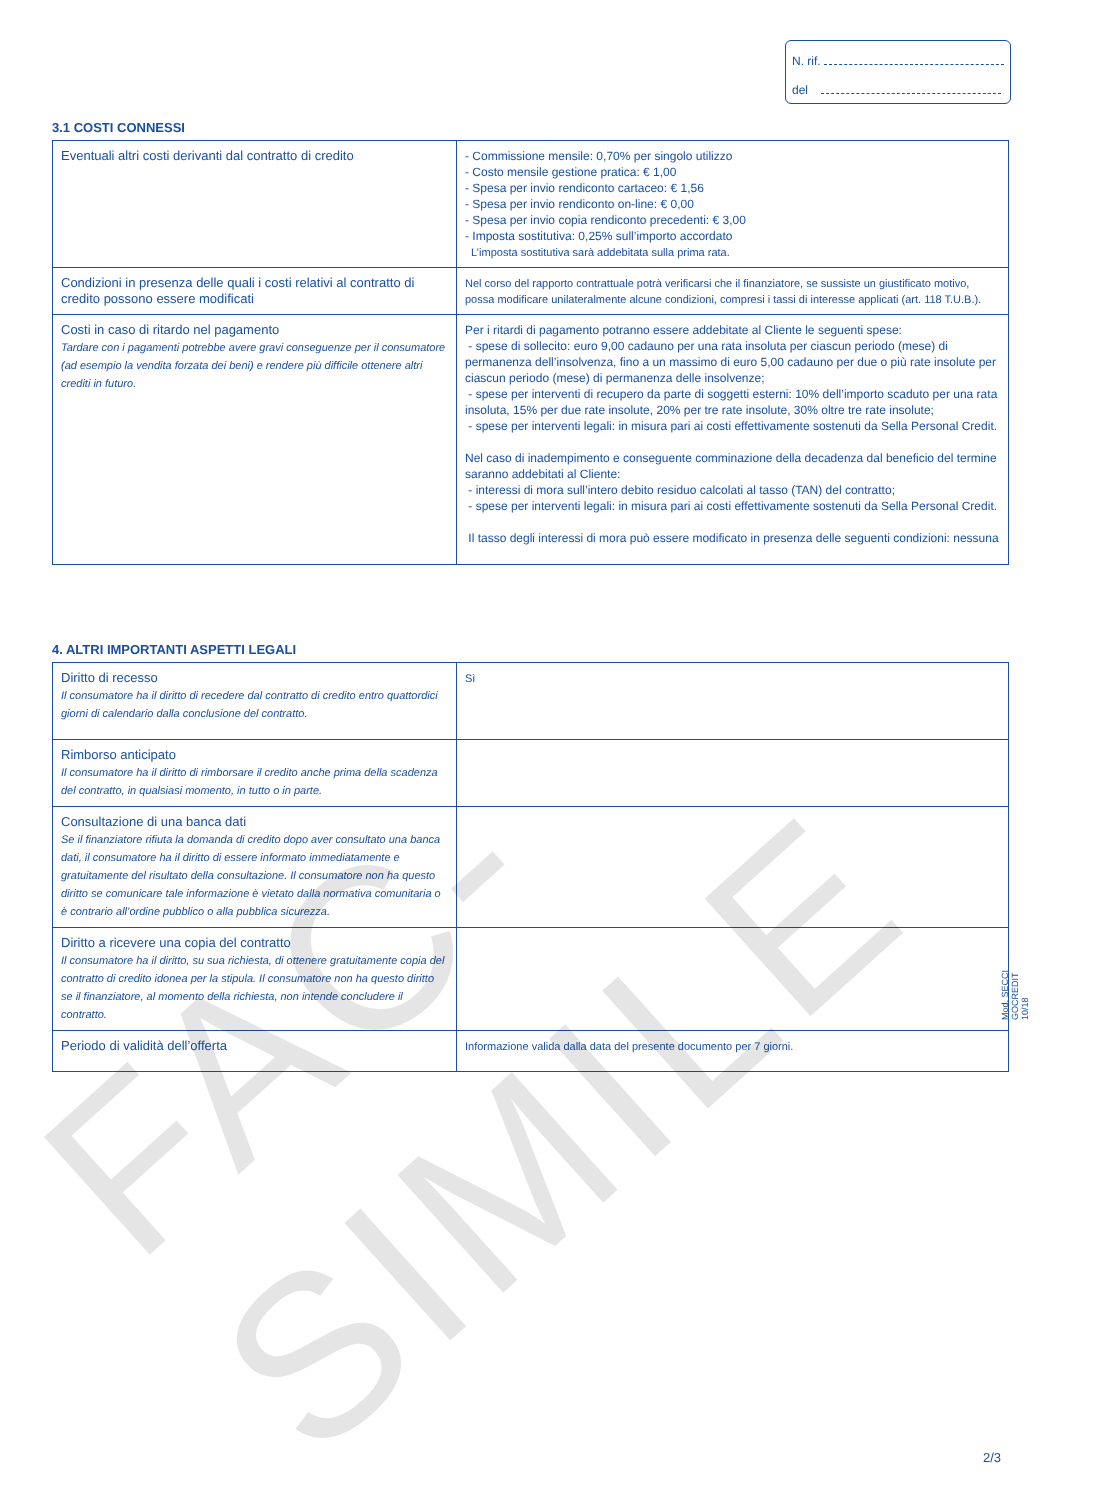N. rif.
del
3.1 COSTI CONNESSI
| Eventuali altri costi derivanti dal contratto di credito | - Commissione mensile: 0,70% per singolo utilizzo - Costo mensile gestione pratica: € 1,00 - Spesa per invio rendiconto cartaceo: € 1,56 - Spesa per invio rendiconto on-line: € 0,00 - Spesa per invio copia rendiconto precedenti: € 3,00 - Imposta sostitutiva: 0,25% sull’importo accordato L’imposta sostitutiva sarà addebitata sulla prima rata. |
| Condizioni in presenza delle quali i costi relativi al contratto di credito possono essere modificati | Nel corso del rapporto contrattuale potrà verificarsi che il finanziatore, se sussiste un giustificato motivo, possa modificare unilateralmente alcune condizioni, compresi i tassi di interesse applicati (art. 118 T.U.B.). |
| Costi in caso di ritardo nel pagamento Tardare con i pagamenti potrebbe avere gravi conseguenze per il consumatore (ad esempio la vendita forzata dei beni) e rendere più difficile ottenere altri crediti in futuro. | Per i ritardi di pagamento potranno essere addebitate al Cliente le seguenti spese: - spese di sollecito: euro 9,00 cadauno per una rata insoluta per ciascun periodo (mese) di permanenza dell’insolvenza, fino a un massimo di euro 5,00 cadauno per due o più rate insolute per ciascun periodo (mese) di permanenza delle insolvenze; - spese per interventi di recupero da parte di soggetti esterni: 10% dell’importo scaduto per una rata insoluta, 15% per due rate insolute, 20% per tre rate insolute, 30% oltre tre rate insolute; - spese per interventi legali: in misura pari ai costi effettivamente sostenuti da Sella Personal Credit. Nel caso di inadempimento e conseguente comminazione della decadenza dal beneficio del termine saranno addebitati al Cliente: - interessi di mora sull’intero debito residuo calcolati al tasso (TAN) del contratto; - spese per interventi legali: in misura pari ai costi effettivamente sostenuti da Sella Personal Credit. Il tasso degli interessi di mora può essere modificato in presenza delle seguenti condizioni: nessuna |
4. ALTRI IMPORTANTI ASPETTI LEGALI
| Diritto di recesso Il consumatore ha il diritto di recedere dal contratto di credito entro quattordici giorni di calendario dalla conclusione del contratto. | Sì |
| Rimborso anticipato Il consumatore ha il diritto di rimborsare il credito anche prima della scadenza del contratto, in qualsiasi momento, in tutto o in parte. | |
| Consultazione di una banca dati Se il finanziatore rifiuta la domanda di credito dopo aver consultato una banca dati, il consumatore ha il diritto di essere informato immediatamente e gratuitamente del risultato della consultazione. Il consumatore non ha questo diritto se comunicare tale informazione è vietato dalla normativa comunitaria o è contrario all’ordine pubblico o alla pubblica sicurezza. | |
| Diritto a ricevere una copia del contratto Il consumatore ha il diritto, su sua richiesta, di ottenere gratuitamente copia del contratto di credito idonea per la stipula. Il consumatore non ha questo diritto se il finanziatore, al momento della richiesta, non intende concludere il contratto. | |
| Periodo di validità dell’offerta | Informazione valida dalla data del presente documento per 7 giorni. |
FAC-SIMILE
Mod. SECCI GOCREDIT 10/18
2/3